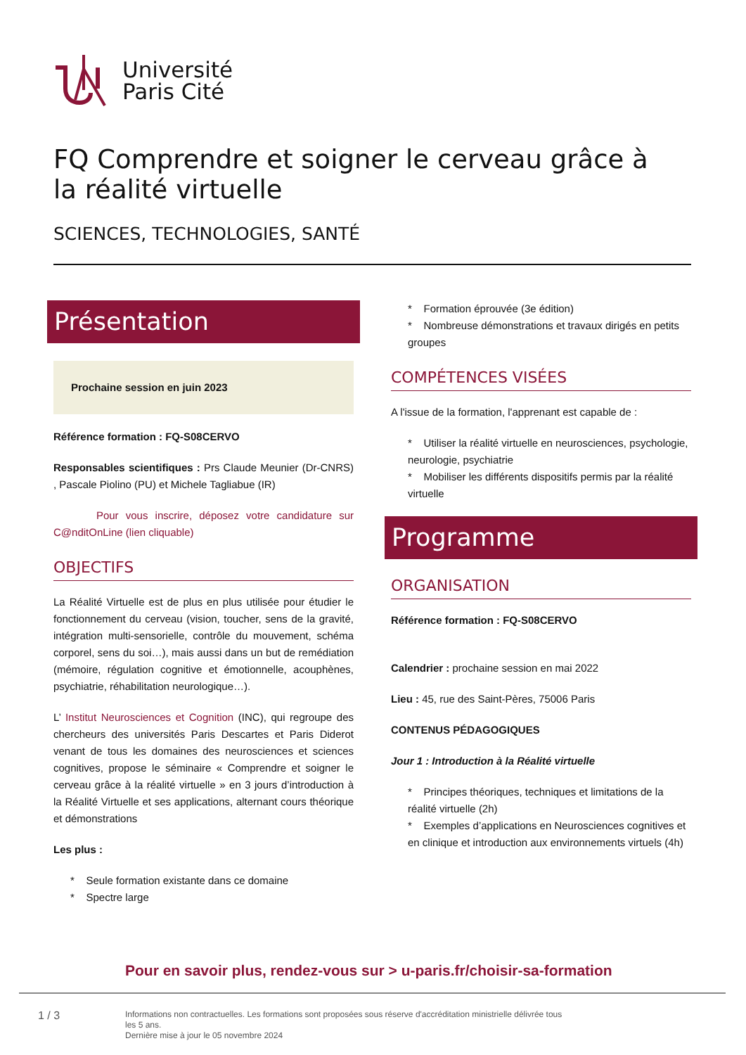Université
Paris Cité
FQ Comprendre et soigner le cerveau grâce à la réalité virtuelle
SCIENCES, TECHNOLOGIES, SANTÉ
Présentation
Prochaine session en juin 2023
Référence formation : FQ-S08CERVO
Responsables scientifiques : Prs Claude Meunier (Dr-CNRS) , Pascale Piolino (PU) et Michele Tagliabue (IR)
Pour vous inscrire, déposez votre candidature sur C@nditOnLine (lien cliquable)
OBJECTIFS
La Réalité Virtuelle est de plus en plus utilisée pour étudier le fonctionnement du cerveau (vision, toucher, sens de la gravité, intégration multi-sensorielle, contrôle du mouvement, schéma corporel, sens du soi…), mais aussi dans un but de remédiation (mémoire, régulation cognitive et émotionnelle, acouphènes, psychiatrie, réhabilitation neurologique…).
L’ Institut Neurosciences et Cognition (INC), qui regroupe des chercheurs des universités Paris Descartes et Paris Diderot venant de tous les domaines des neurosciences et sciences cognitives, propose le séminaire « Comprendre et soigner le cerveau grâce à la réalité virtuelle » en 3 jours d’introduction à la Réalité Virtuelle et ses applications, alternant cours théorique et démonstrations
Les plus :
* Seule formation existante dans ce domaine
* Spectre large
* Formation éprouvée (3e édition)
* Nombreuse démonstrations et travaux dirigés en petits groupes
COMPÉTENCES VISÉES
A l'issue de la formation, l'apprenant est capable de :
* Utiliser la réalité virtuelle en neurosciences, psychologie, neurologie, psychiatrie
* Mobiliser les différents dispositifs permis par la réalité virtuelle
Programme
ORGANISATION
Référence formation : FQ-S08CERVO
Calendrier : prochaine session en mai 2022
Lieu : 45, rue des Saint-Pères, 75006 Paris
CONTENUS PÉDAGOGIQUES
Jour 1 : Introduction à la Réalité virtuelle
* Principes théoriques, techniques et limitations de la réalité virtuelle (2h)
* Exemples d’applications en Neurosciences cognitives et en clinique et introduction aux environnements virtuels (4h)
Pour en savoir plus, rendez-vous sur > u-paris.fr/choisir-sa-formation
1 / 3
Informations non contractuelles. Les formations sont proposées sous réserve d'accréditation ministrielle délivrée tous les 5 ans.
Dernière mise à jour le 05 novembre 2024